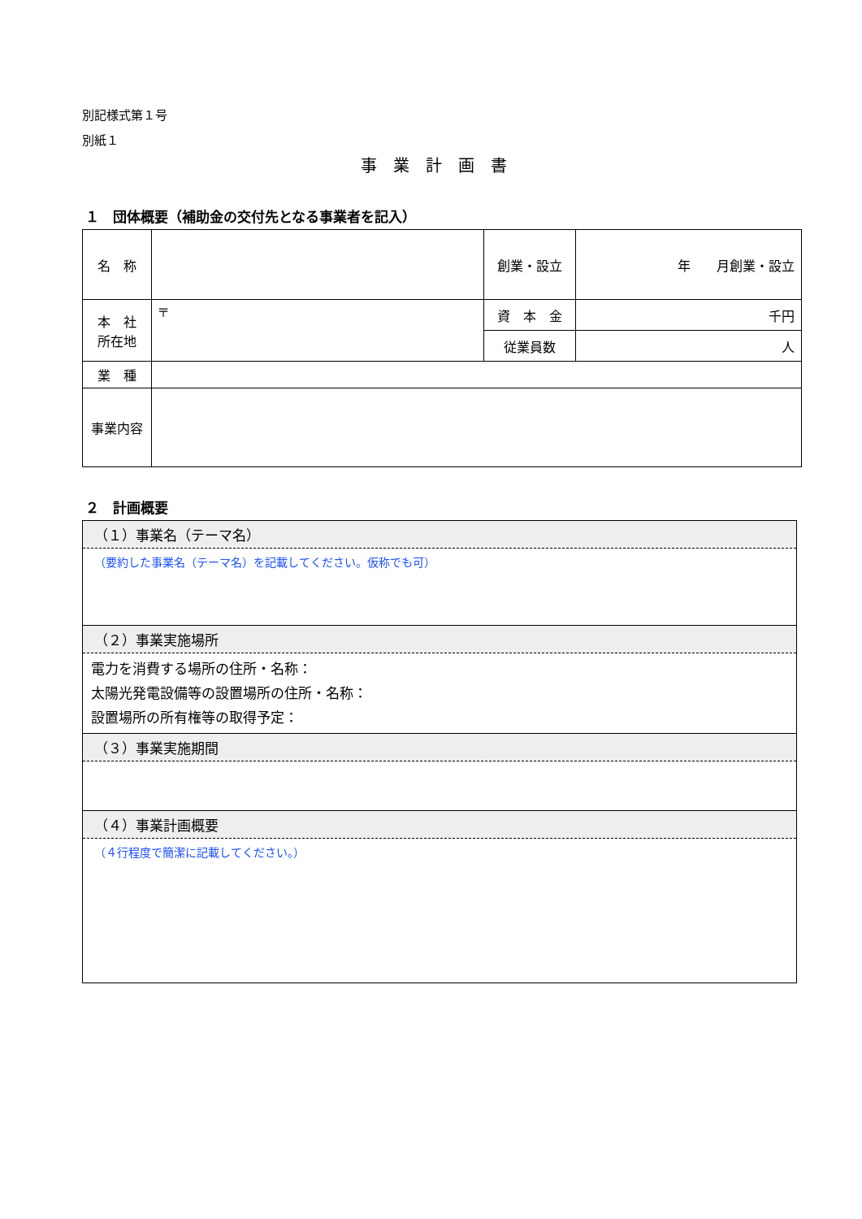別記様式第１号
別紙１
事業計画書
１　団体概要（補助金の交付先となる事業者を記入）
| 名 称 | | 創業・設立 | 年 月創業・設立 |
| 本 社 所在地 | 〒 | 資 本 金 | 千円 |
| | | 従業員数 | 人 |
| 業 種 | | | |
| 事業内容 | | | |
２　計画概要
（１）事業名（テーマ名）
（要約した事業名（テーマ名）を記載してください。仮称でも可）
（２）事業実施場所
電力を消費する場所の住所・名称：
太陽光発電設備等の設置場所の住所・名称：
設置場所の所有権等の取得予定：
（３）事業実施期間
（４）事業計画概要
（４行程度で簡潔に記載してください。）